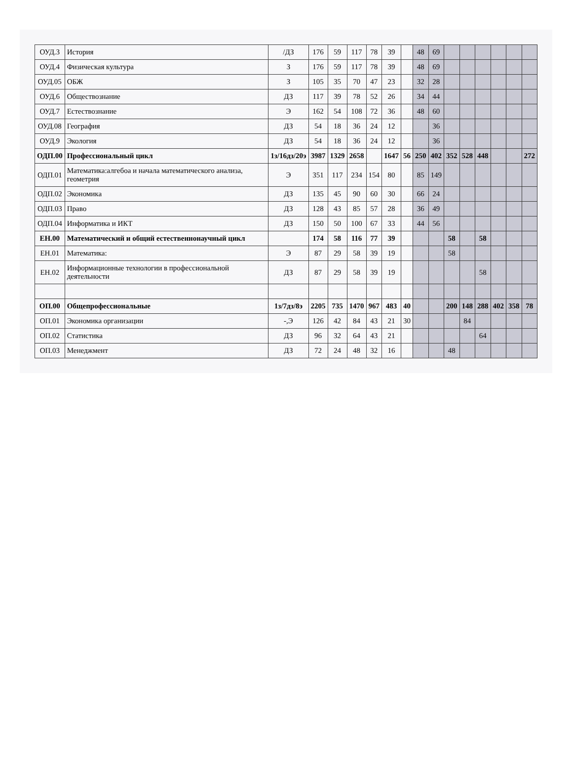| ОУД.3 | История | /ДЗ | 176 | 59 | 117 | 78 | 39 | | 48 | 69 | | | | | | |
| ОУД.4 | Физическая культура | З | 176 | 59 | 117 | 78 | 39 | | 48 | 69 | | | | | | |
| ОУД.05 | ОБЖ | З | 105 | 35 | 70 | 47 | 23 | | 32 | 28 | | | | | | |
| ОУД.6 | Обществознание | ДЗ | 117 | 39 | 78 | 52 | 26 | | 34 | 44 | | | | | | |
| ОУД.7 | Естествознание | Э | 162 | 54 | 108 | 72 | 36 | | 48 | 60 | | | | | | |
| ОУД.08 | География | ДЗ | 54 | 18 | 36 | 24 | 12 | | | 36 | | | | | | |
| ОУД.9 | Экология | ДЗ | 54 | 18 | 36 | 24 | 12 | | | 36 | | | | | | |
| ОДП.00 | Профессиональный цикл | 1з/16дз/20э | 3987 | 1329 | 2658 | | 1647 | 56 | 250 | 402 | 352 | 528 | 448 | | | 272 |
| ОДП.01 | Математика:алгебоа и начала математического анализа, геометрия | Э | 351 | 117 | 234 | 154 | 80 | | 85 | 149 | | | | | | |
| ОДП.02 | Экономика | ДЗ | 135 | 45 | 90 | 60 | 30 | | 66 | 24 | | | | | | |
| ОДП.03 | Право | ДЗ | 128 | 43 | 85 | 57 | 28 | | 36 | 49 | | | | | | |
| ОДП.04 | Информатика и ИКТ | ДЗ | 150 | 50 | 100 | 67 | 33 | | 44 | 56 | | | | | | |
| ЕН.00 | Математический и общий естественнонаучный цикл | | 174 | 58 | 116 | 77 | 39 | | | | 58 | | 58 | | | |
| ЕН.01 | Математика: | Э | 87 | 29 | 58 | 39 | 19 | | | | 58 | | | | | |
| ЕН.02 | Информационные технологии в профессиональной деятельности | ДЗ | 87 | 29 | 58 | 39 | 19 | | | | | | 58 | | | |
| ОП.00 | Общепрофессиональные | 1з/7дз/8э | 2205 | 735 | 1470 | 967 | 483 | 40 | | | 200 | 148 | 288 | 402 | 358 | 78 |
| ОП.01 | Экономика организации | -,Э | 126 | 42 | 84 | 43 | 21 | 30 | | | | 84 | | | | |
| ОП.02 | Статистика | ДЗ | 96 | 32 | 64 | 43 | 21 | | | | | | 64 | | | |
| ОП.03 | Менеджмент | ДЗ | 72 | 24 | 48 | 32 | 16 | | | | 48 | | | | | |